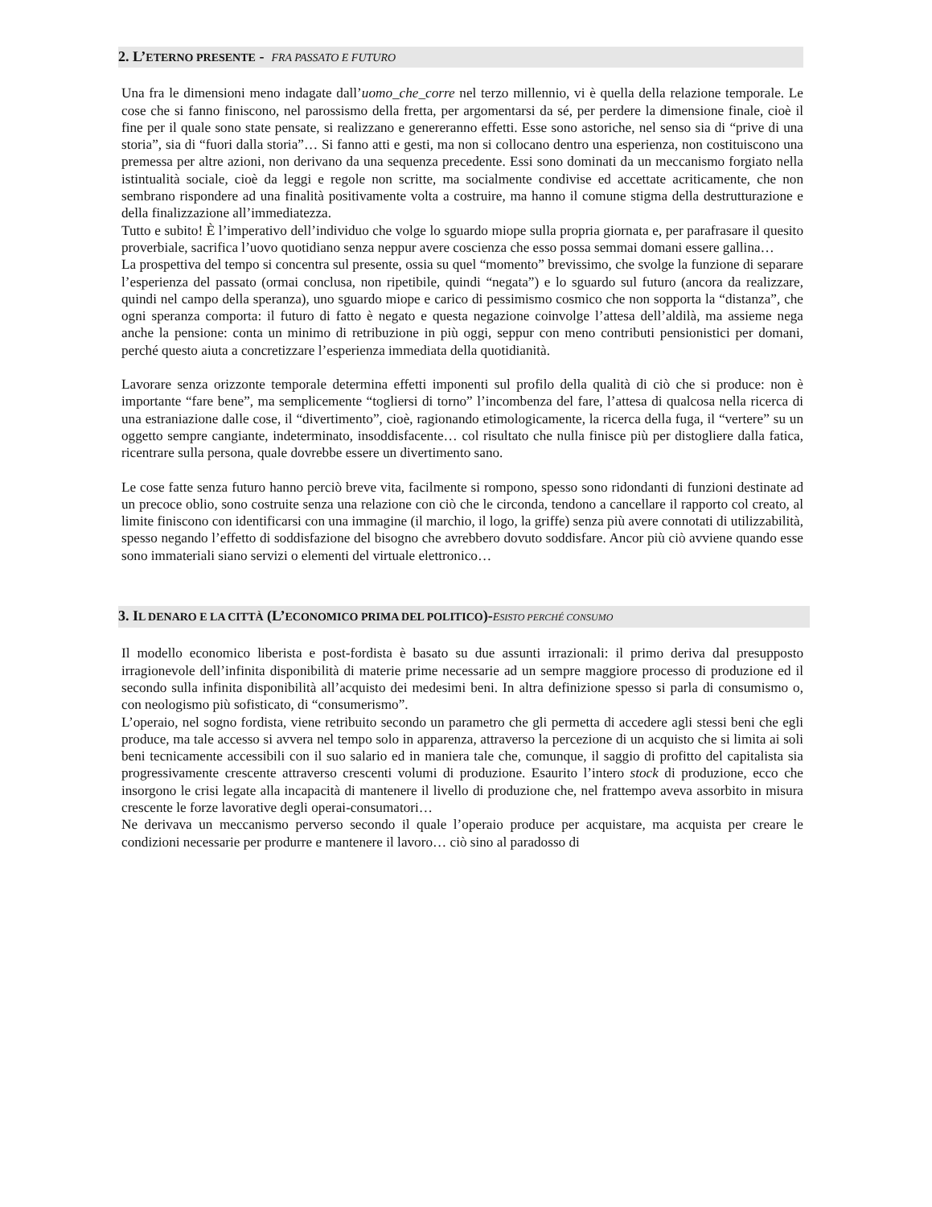2. L’ETERNO PRESENTE - FRA PASSATO E FUTURO
Una fra le dimensioni meno indagate dall’uomo_che_corre nel terzo millennio, vi è quella della relazione temporale. Le cose che si fanno finiscono, nel parossismo della fretta, per argomentarsi da sé, per perdere la dimensione finale, cioè il fine per il quale sono state pensate, si realizzano e genereranno effetti. Esse sono astoriche, nel senso sia di “prive di una storia”, sia di “fuori dalla storia”… Si fanno atti e gesti, ma non si collocano dentro una esperienza, non costituiscono una premessa per altre azioni, non derivano da una sequenza precedente. Essi sono dominati da un meccanismo forgiato nella istintualità sociale, cioè da leggi e regole non scritte, ma socialmente condivise ed accettate acriticamente, che non sembrano rispondere ad una finalità positivamente volta a costruire, ma hanno il comune stigma della destrutturazione e della finalizzazione all’immediatezza.
Tutto e subito! È l’imperativo dell’individuo che volge lo sguardo miope sulla propria giornata e, per parafrasare il quesito proverbiale, sacrifica l’uovo quotidiano senza neppur avere coscienza che esso possa semmai domani essere gallina…
La prospettiva del tempo si concentra sul presente, ossia su quel “momento” brevissimo, che svolge la funzione di separare l’esperienza del passato (ormai conclusa, non ripetibile, quindi “negata”) e lo sguardo sul futuro (ancora da realizzare, quindi nel campo della speranza), uno sguardo miope e carico di pessimismo cosmico che non sopporta la “distanza”, che ogni speranza comporta: il futuro di fatto è negato e questa negazione coinvolge l’attesa dell’aldilà, ma assieme nega anche la pensione: conta un minimo di retribuzione in più oggi, seppur con meno contributi pensionistici per domani, perché questo aiuta a concretizzare l’esperienza immediata della quotidianità.
Lavorare senza orizzonte temporale determina effetti imponenti sul profilo della qualità di ciò che si produce: non è importante “fare bene”, ma semplicemente “togliersi di torno” l’incombenza del fare, l’attesa di qualcosa nella ricerca di una estraniazione dalle cose, il “divertimento”, cioè, ragionando etimologicamente, la ricerca della fuga, il “vertere” su un oggetto sempre cangiante, indeterminato, insoddisfacente… col risultato che nulla finisce più per distogliere dalla fatica, ricentrare sulla persona, quale dovrebbe essere un divertimento sano.
Le cose fatte senza futuro hanno perciò breve vita, facilmente si rompono, spesso sono ridondanti di funzioni destinate ad un precoce oblio, sono costruite senza una relazione con ciò che le circonda, tendono a cancellare il rapporto col creato, al limite finiscono con identificarsi con una immagine (il marchio, il logo, la griffe) senza più avere connotati di utilizzabilità, spesso negando l’effetto di soddisfazione del bisogno che avrebbero dovuto soddisfare. Ancor più ciò avviene quando esse sono immateriali siano servizi o elementi del virtuale elettronico…
3. IL DENARO E LA CITTÀ (L’ECONOMICO PRIMA DEL POLITICO)-ESISTO PERCHÉ CONSUMO
Il modello economico liberista e post-fordista è basato su due assunti irrazionali: il primo deriva dal presupposto irragionevole dell’infinita disponibilità di materie prime necessarie ad un sempre maggiore processo di produzione ed il secondo sulla infinita disponibilità all’acquisto dei medesimi beni. In altra definizione spesso si parla di consumismo o, con neologismo più sofisticato, di “consumerismo”.
L’operaio, nel sogno fordista, viene retribuito secondo un parametro che gli permetta di accedere agli stessi beni che egli produce, ma tale accesso si avvera nel tempo solo in apparenza, attraverso la percezione di un acquisto che si limita ai soli beni tecnicamente accessibili con il suo salario ed in maniera tale che, comunque, il saggio di profitto del capitalista sia progressivamente crescente attraverso crescenti volumi di produzione. Esaurito l’intero stock di produzione, ecco che insorgono le crisi legate alla incapacità di mantenere il livello di produzione che, nel frattempo aveva assorbito in misura crescente le forze lavorative degli operai-consumatori…
Ne derivava un meccanismo perverso secondo il quale l’operaio produce per acquistare, ma acquista per creare le condizioni necessarie per produrre e mantenere il lavoro… ciò sino al paradosso di